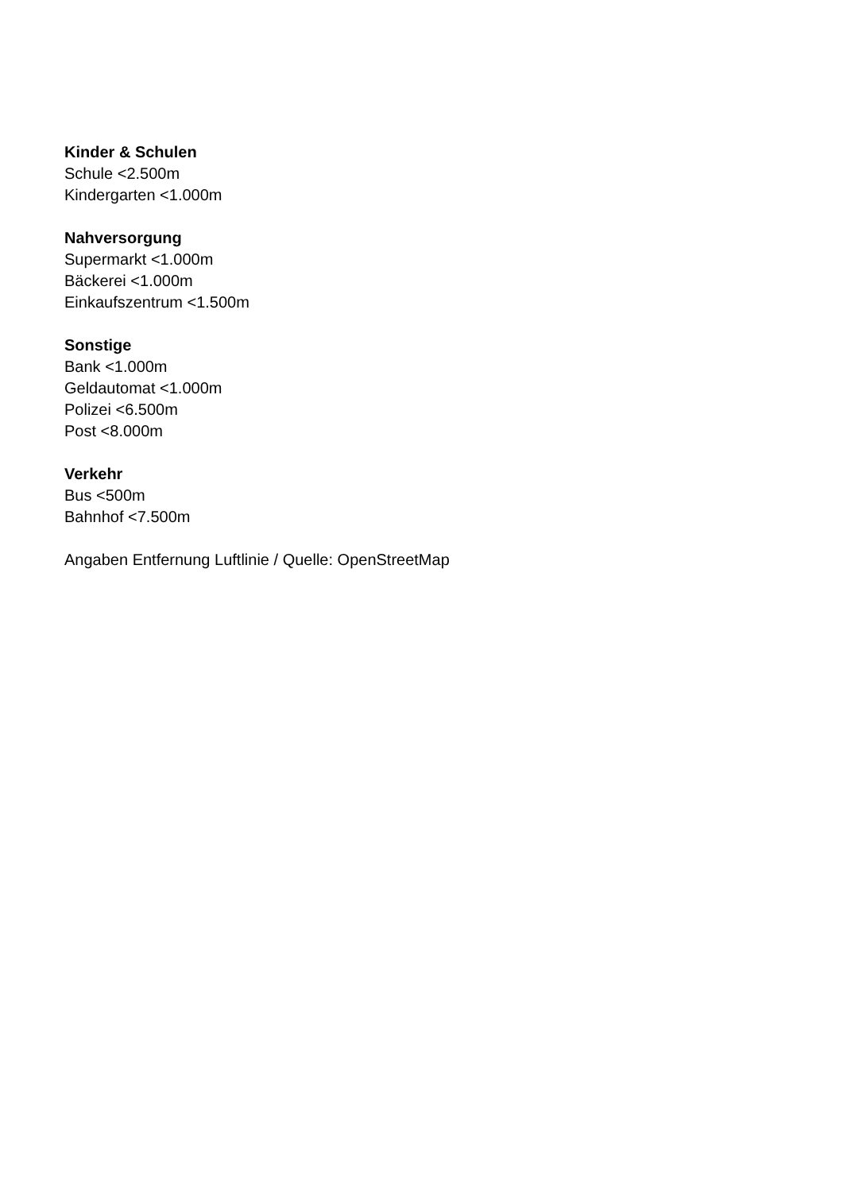Kinder & Schulen
Schule <2.500m
Kindergarten <1.000m
Nahversorgung
Supermarkt <1.000m
Bäckerei <1.000m
Einkaufszentrum <1.500m
Sonstige
Bank <1.000m
Geldautomat <1.000m
Polizei <6.500m
Post <8.000m
Verkehr
Bus <500m
Bahnhof <7.500m
Angaben Entfernung Luftlinie / Quelle: OpenStreetMap